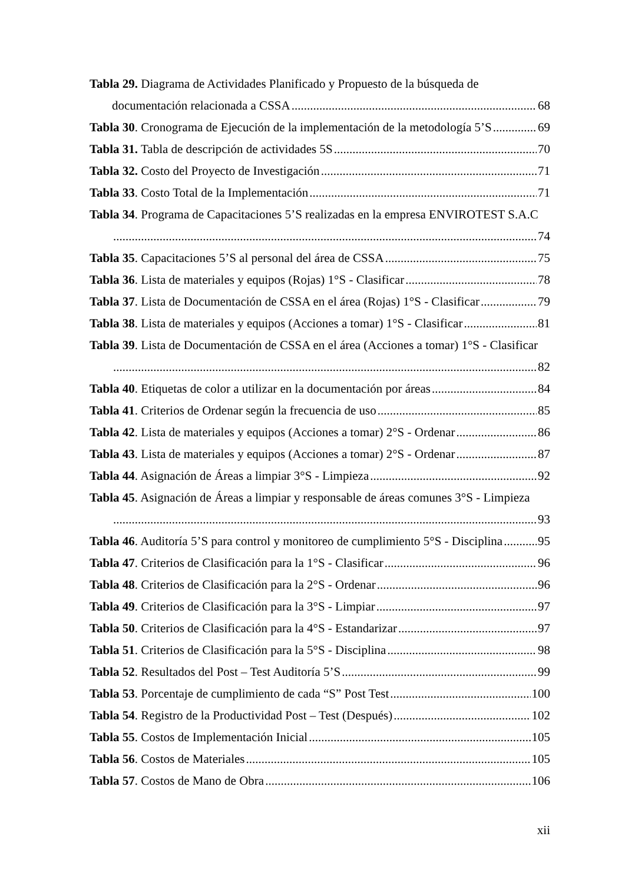Tabla 29. Diagrama de Actividades Planificado y Propuesto de la búsqueda de
documentación relacionada a CSSA 68
Tabla 30. Cronograma de Ejecución de la implementación de la metodología 5’S 69
Tabla 31. Tabla de descripción de actividades 5S 70
Tabla 32. Costo del Proyecto de Investigación 71
Tabla 33. Costo Total de la Implementación 71
Tabla 34. Programa de Capacitaciones 5’S realizadas en la empresa ENVIROTEST S.A.C
74
Tabla 35. Capacitaciones 5’S al personal del área de CSSA 75
Tabla 36. Lista de materiales y equipos (Rojas) 1°S - Clasificar 78
Tabla 37. Lista de Documentación de CSSA en el área (Rojas) 1°S - Clasificar 79
Tabla 38. Lista de materiales y equipos (Acciones a tomar) 1°S - Clasificar 81
Tabla 39. Lista de Documentación de CSSA en el área (Acciones a tomar) 1°S - Clasificar
82
Tabla 40. Etiquetas de color a utilizar en la documentación por áreas 84
Tabla 41. Criterios de Ordenar según la frecuencia de uso 85
Tabla 42. Lista de materiales y equipos (Acciones a tomar) 2°S - Ordenar 86
Tabla 43. Lista de materiales y equipos (Acciones a tomar) 2°S - Ordenar 87
Tabla 44. Asignación de Áreas a limpiar 3°S - Limpieza 92
Tabla 45. Asignación de Áreas a limpiar y responsable de áreas comunes 3°S - Limpieza
93
Tabla 46. Auditoría 5’S para control y monitoreo de cumplimiento 5°S - Disciplina 95
Tabla 47. Criterios de Clasificación para la 1°S - Clasificar 96
Tabla 48. Criterios de Clasificación para la 2°S - Ordenar 96
Tabla 49. Criterios de Clasificación para la 3°S - Limpiar 97
Tabla 50. Criterios de Clasificación para la 4°S - Estandarizar 97
Tabla 51. Criterios de Clasificación para la 5°S - Disciplina 98
Tabla 52. Resultados del Post – Test Auditoría 5’S 99
Tabla 53. Porcentaje de cumplimiento de cada “S” Post Test 100
Tabla 54. Registro de la Productividad Post – Test (Después) 102
Tabla 55. Costos de Implementación Inicial 105
Tabla 56. Costos de Materiales 105
Tabla 57. Costos de Mano de Obra 106
xii